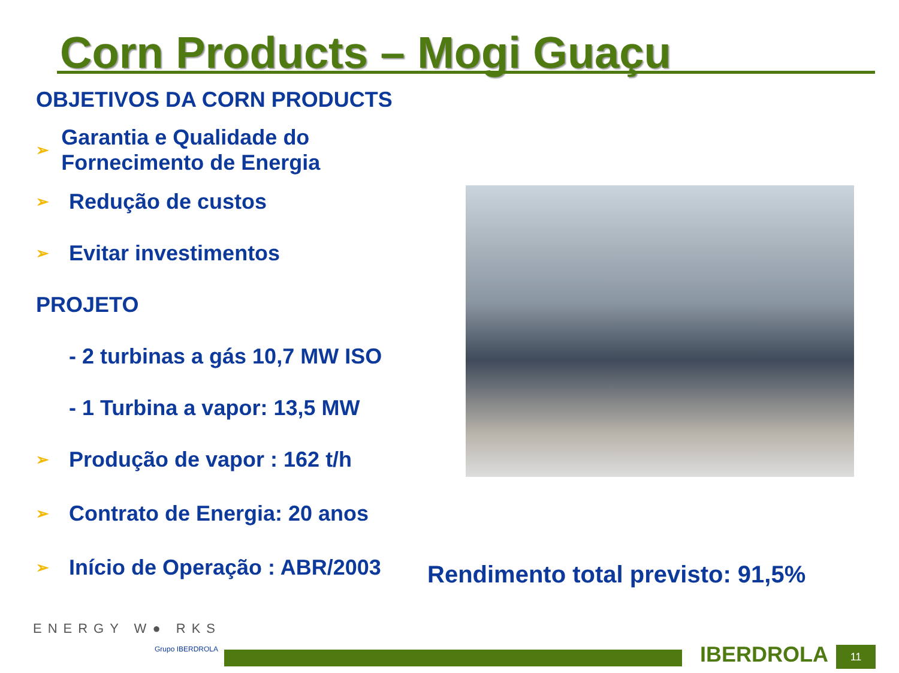Corn Products – Mogi Guaçu
OBJETIVOS DA CORN PRODUCTS
➢ Garantia e Qualidade do Fornecimento de Energia
➢ Redução de custos
➢ Evitar investimentos
PROJETO
- 2 turbinas a gás 10,7 MW ISO
- 1 Turbina a vapor: 13,5 MW
➢ Produção de vapor : 162 t/h
➢ Contrato de Energia: 20 anos
➢ Início de Operação : ABR/2003
Rendimento total previsto: 91,5%
ENERGY W● RKS
Grupo IBERDROLA IBERDROLA 11